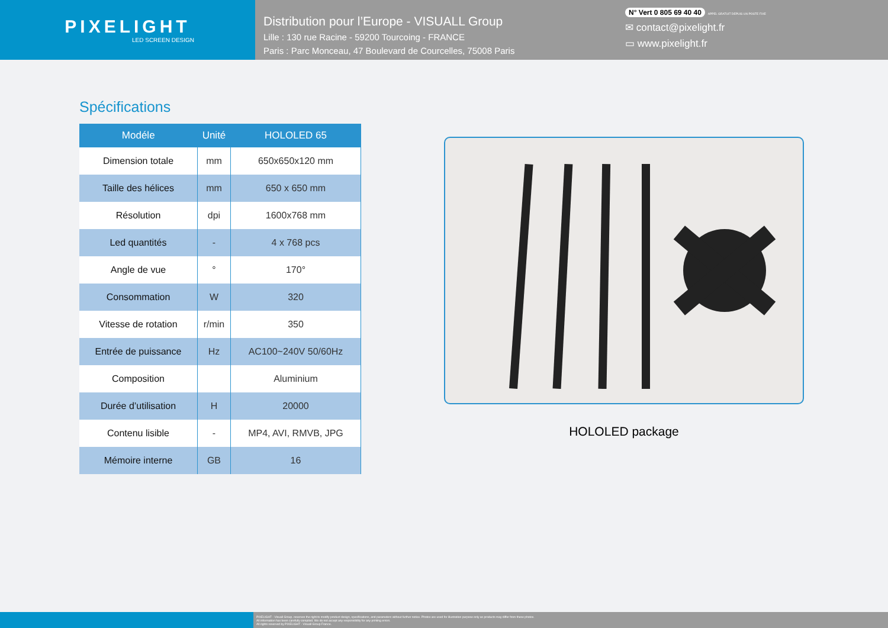PIXELIGHT
LED SCREEN DESIGN
Distribution pour l’Europe - VISUALL Group
Lille : 130 rue Racine - 59200 Tourcoing - FRANCE
Paris : Parc Monceau, 47 Boulevard de Courcelles, 75008 Paris
N° Vert 0 805 69 40 40 APPEL GRATUIT DEPUIS UN POSTE FIXE
✉ contact@pixelight.fr
▭ www.pixelight.fr
Spécifications
| Modéle | Unité | HOLOLED 65 |
| --- | --- | --- |
| Dimension totale | mm | 650x650x120 mm |
| Taille des hélices | mm | 650 x 650 mm |
| Résolution | dpi | 1600x768 mm |
| Led quantités | - | 4 x 768 pcs |
| Angle de vue | ° | 170° |
| Consommation | W | 320 |
| Vitesse de rotation | r/min | 350 |
| Entrée de puissance | Hz | AC100~240V 50/60Hz |
| Composition | | Aluminium |
| Durée d’utilisation | H | 20000 |
| Contenu lisible | - | MP4, AVI, RMVB, JPG |
| Mémoire interne | GB | 16 |
HOLOLED package
PIXELIGHT - Visuall Group. reserves the right to modify product design, specifications, and parameters without further notice. Photos are used for illustration purpose only as products may differ from these photos.
All information has been carefully compiled. We do not accept any responsibility for any printing errors.
All rights reserved by PIXELIGHT - Visuall Group France.